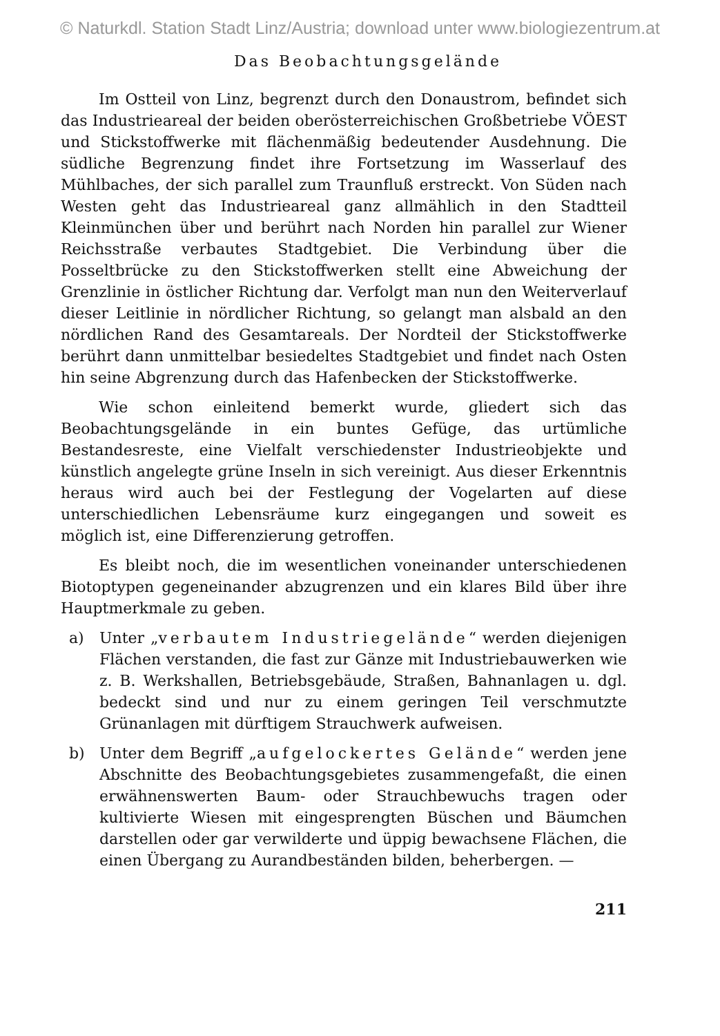© Naturkdl. Station Stadt Linz/Austria; download unter www.biologiezentrum.at
Das Beobachtungsgelände
Im Ostteil von Linz, begrenzt durch den Donaustrom, befindet sich das Industrieareal der beiden oberösterreichischen Großbetriebe VÖEST und Stickstoffwerke mit flächenmäßig bedeutender Ausdehnung. Die südliche Begrenzung findet ihre Fortsetzung im Wasserlauf des Mühlbaches, der sich parallel zum Traunfluß erstreckt. Von Süden nach Westen geht das Industrieareal ganz allmählich in den Stadtteil Kleinmünchen über und berührt nach Norden hin parallel zur Wiener Reichsstraße verbautes Stadtgebiet. Die Verbindung über die Posseltbrücke zu den Stickstoffwerken stellt eine Abweichung der Grenzlinie in östlicher Richtung dar. Verfolgt man nun den Weiterverlauf dieser Leitlinie in nördlicher Richtung, so gelangt man alsbald an den nördlichen Rand des Gesamtareals. Der Nordteil der Stickstoffwerke berührt dann unmittelbar besiedeltes Stadtgebiet und findet nach Osten hin seine Abgrenzung durch das Hafenbecken der Stickstoffwerke.
Wie schon einleitend bemerkt wurde, gliedert sich das Beobachtungsgelände in ein buntes Gefüge, das urtümliche Bestandesreste, eine Vielfalt verschiedenster Industrieobjekte und künstlich angelegte grüne Inseln in sich vereinigt. Aus dieser Erkenntnis heraus wird auch bei der Festlegung der Vogelarten auf diese unterschiedlichen Lebensräume kurz eingegangen und soweit es möglich ist, eine Differenzierung getroffen.
Es bleibt noch, die im wesentlichen voneinander unterschiedenen Biotoptypen gegeneinander abzugrenzen und ein klares Bild über ihre Hauptmerkmale zu geben.
a) Unter „verbautem Industriegelände“ werden diejenigen Flächen verstanden, die fast zur Gänze mit Industriebauwerken wie z. B. Werkshallen, Betriebsgebäude, Straßen, Bahnanlagen u. dgl. bedeckt sind und nur zu einem geringen Teil verschmutzte Grünanlagen mit dürftigem Strauchwerk aufweisen.
b) Unter dem Begriff „aufgelockertes Gelände“ werden jene Abschnitte des Beobachtungsgebietes zusammengefaßt, die einen erwähnenswerten Baum- oder Strauchbewuchs tragen oder kultivierte Wiesen mit eingesprengten Büschen und Bäumchen darstellen oder gar verwilderte und üppig bewachsene Flächen, die einen Übergang zu Aurandbeständen bilden, beherbergen. —
211